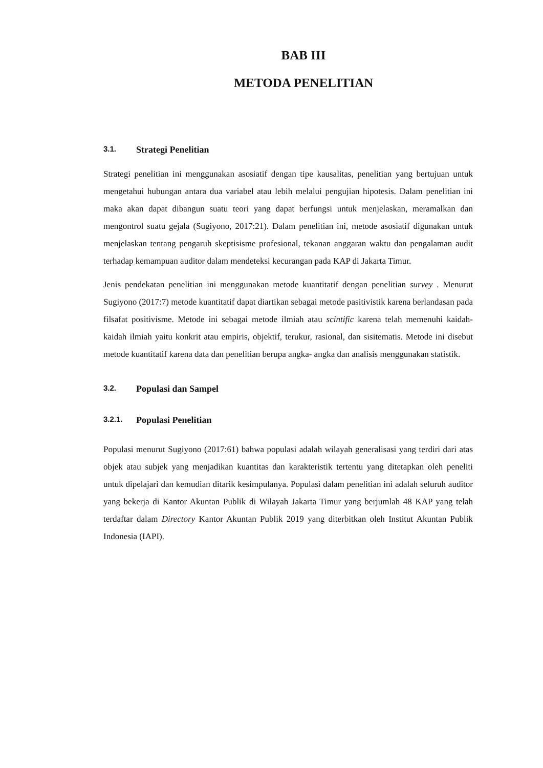BAB III
METODA PENELITIAN
3.1. Strategi Penelitian
Strategi penelitian ini menggunakan asosiatif dengan tipe kausalitas, penelitian yang bertujuan untuk mengetahui hubungan antara dua variabel atau lebih melalui pengujian hipotesis. Dalam penelitian ini maka akan dapat dibangun suatu teori yang dapat berfungsi untuk menjelaskan, meramalkan dan mengontrol suatu gejala (Sugiyono, 2017:21). Dalam penelitian ini, metode asosiatif digunakan untuk menjelaskan tentang pengaruh skeptisisme profesional, tekanan anggaran waktu dan pengalaman audit terhadap kemampuan auditor dalam mendeteksi kecurangan pada KAP di Jakarta Timur.
Jenis pendekatan penelitian ini menggunakan metode kuantitatif dengan penelitian survey . Menurut Sugiyono (2017:7) metode kuantitatif dapat diartikan sebagai metode pasitivistik karena berlandasan pada filsafat positivisme. Metode ini sebagai metode ilmiah atau scintific karena telah memenuhi kaidah-kaidah ilmiah yaitu konkrit atau empiris, objektif, terukur, rasional, dan sisitematis. Metode ini disebut metode kuantitatif karena data dan penelitian berupa angka- angka dan analisis menggunakan statistik.
3.2. Populasi dan Sampel
3.2.1. Populasi Penelitian
Populasi menurut Sugiyono (2017:61) bahwa populasi adalah wilayah generalisasi yang terdiri dari atas objek atau subjek yang menjadikan kuantitas dan karakteristik tertentu yang ditetapkan oleh peneliti untuk dipelajari dan kemudian ditarik kesimpulanya. Populasi dalam penelitian ini adalah seluruh auditor yang bekerja di Kantor Akuntan Publik di Wilayah Jakarta Timur yang berjumlah 48 KAP yang telah terdaftar dalam Directory Kantor Akuntan Publik 2019 yang diterbitkan oleh Institut Akuntan Publik Indonesia (IAPI).